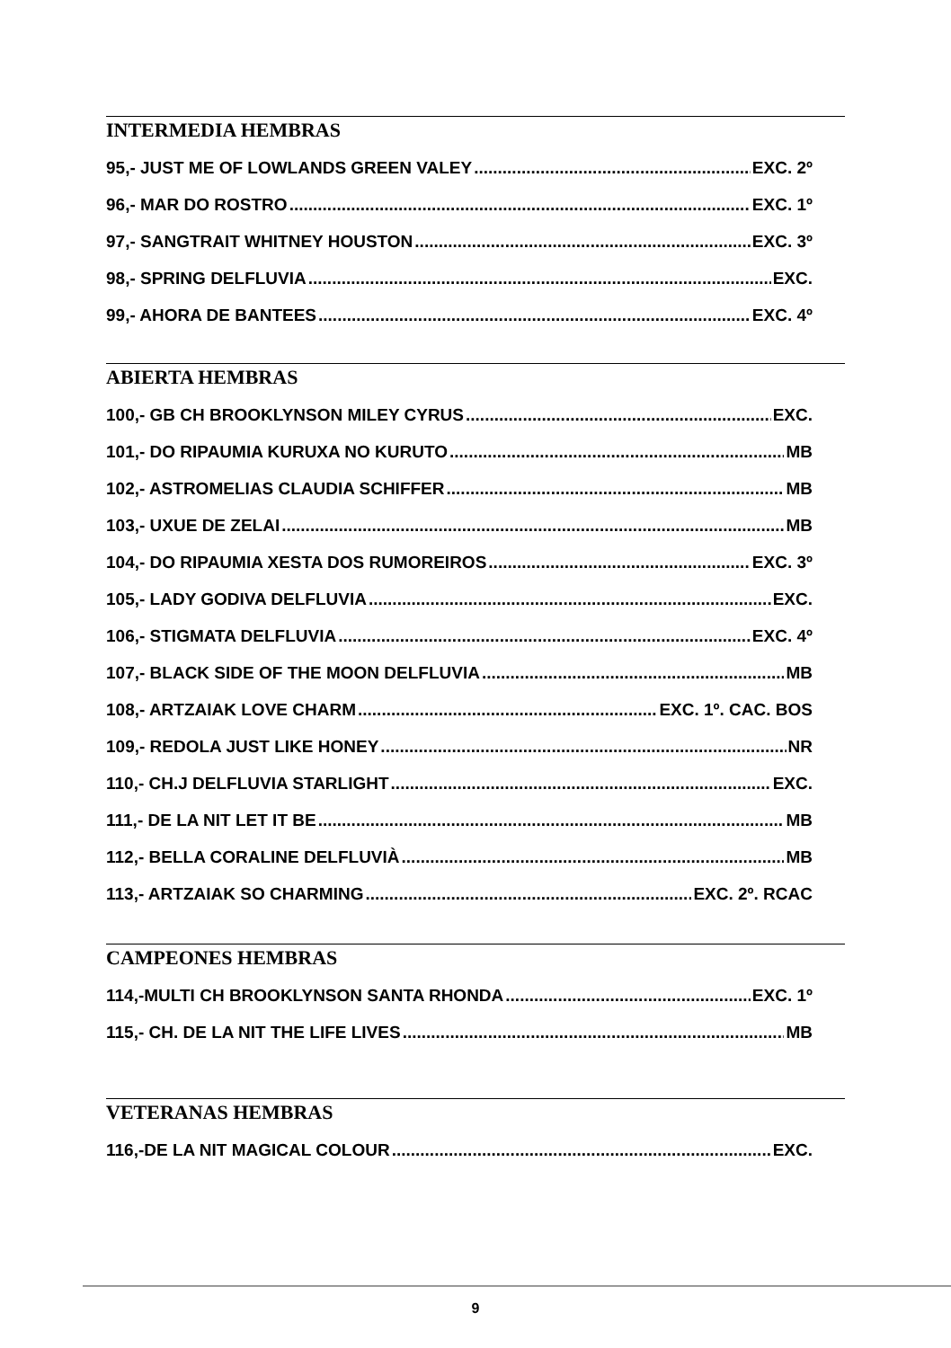INTERMEDIA HEMBRAS
95,- JUST ME OF LOWLANDS GREEN VALEY EXC. 2º
96,- MAR DO ROSTRO EXC. 1º
97,- SANGTRAIT WHITNEY HOUSTON EXC. 3º
98,- SPRING DELFLUVIA EXC.
99,- AHORA DE BANTEES EXC. 4º
ABIERTA HEMBRAS
100,- GB CH BROOKLYNSON MILEY CYRUS EXC.
101,- DO RIPAUMIA KURUXA NO KURUTO MB
102,- ASTROMELIAS CLAUDIA SCHIFFER MB
103,- UXUE DE ZELAI MB
104,- DO RIPAUMIA XESTA DOS RUMOREIROS EXC. 3º
105,- LADY GODIVA DELFLUVIA EXC.
106,- STIGMATA DELFLUVIA EXC. 4º
107,- BLACK SIDE OF THE MOON DELFLUVIA MB
108,- ARTZAIAK LOVE CHARM EXC. 1º. CAC. BOS
109,- REDOLA JUST LIKE HONEY NR
110,- CH.J DELFLUVIA STARLIGHT EXC.
111,- DE LA NIT LET IT BE MB
112,- BELLA CORALINE DELFLUVIÀ MB
113,- ARTZAIAK SO CHARMING EXC. 2º. RCAC
CAMPEONES HEMBRAS
114,-MULTI CH BROOKLYNSON SANTA RHONDA EXC. 1º
115,- CH. DE LA NIT THE LIFE LIVES MB
VETERANAS HEMBRAS
116,-DE LA NIT MAGICAL COLOUR EXC.
9